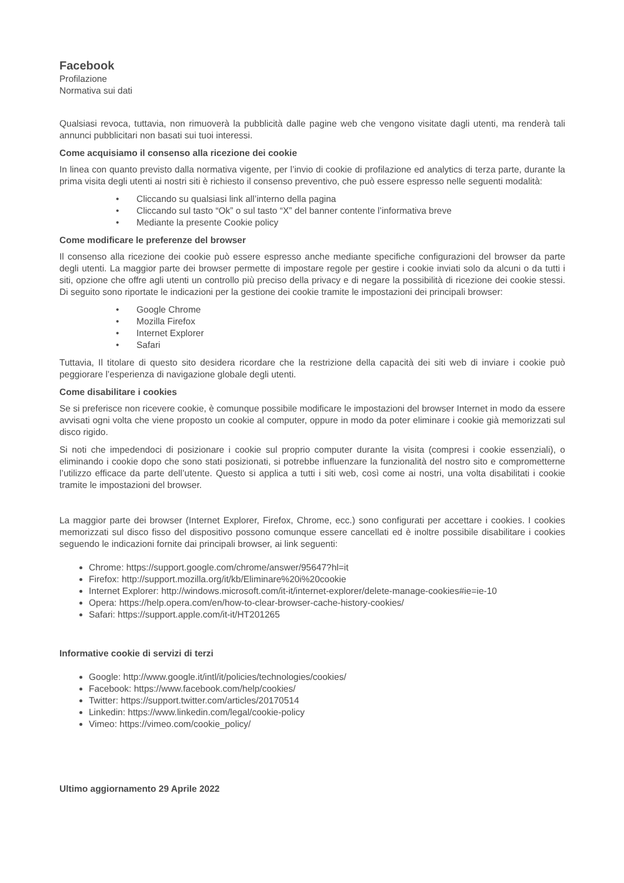Facebook
Profilazione
Normativa sui dati
Qualsiasi revoca, tuttavia, non rimuoverà la pubblicità dalle pagine web che vengono visitate dagli utenti, ma renderà tali annunci pubblicitari non basati sui tuoi interessi.
Come acquisiamo il consenso alla ricezione dei cookie
In linea con quanto previsto dalla normativa vigente, per l’invio di cookie di profilazione ed analytics di terza parte, durante la prima visita degli utenti ai nostri siti è richiesto il consenso preventivo, che può essere espresso nelle seguenti modalità:
• Cliccando su qualsiasi link all’interno della pagina
• Cliccando sul tasto “Ok” o sul tasto “X” del banner contente l’informativa breve
• Mediante la presente Cookie policy
Come modificare le preferenze del browser
Il consenso alla ricezione dei cookie può essere espresso anche mediante specifiche configurazioni del browser da parte degli utenti. La maggior parte dei browser permette di impostare regole per gestire i cookie inviati solo da alcuni o da tutti i siti, opzione che offre agli utenti un controllo più preciso della privacy e di negare la possibilità di ricezione dei cookie stessi. Di seguito sono riportate le indicazioni per la gestione dei cookie tramite le impostazioni dei principali browser:
• Google Chrome
• Mozilla Firefox
• Internet Explorer
• Safari
Tuttavia, Il titolare di questo sito desidera ricordare che la restrizione della capacità dei siti web di inviare i cookie può peggiorare l’esperienza di navigazione globale degli utenti.
Come disabilitare i cookies
Se si preferisce non ricevere cookie, è comunque possibile modificare le impostazioni del browser Internet in modo da essere avvisati ogni volta che viene proposto un cookie al computer, oppure in modo da poter eliminare i cookie già memorizzati sul disco rigido.
Si noti che impedendoci di posizionare i cookie sul proprio computer durante la visita (compresi i cookie essenziali), o eliminando i cookie dopo che sono stati posizionati, si potrebbe influenzare la funzionalità del nostro sito e comprometterne l’utilizzo efficace da parte dell’utente. Questo si applica a tutti i siti web, così come ai nostri, una volta disabilitati i cookie tramite le impostazioni del browser.
La maggior parte dei browser (Internet Explorer, Firefox, Chrome, ecc.) sono configurati per accettare i cookies. I cookies memorizzati sul disco fisso del dispositivo possono comunque essere cancellati ed è inoltre possibile disabilitare i cookies seguendo le indicazioni fornite dai principali browser, ai link seguenti:
Chrome: https://support.google.com/chrome/answer/95647?hl=it
Firefox: http://support.mozilla.org/it/kb/Eliminare%20i%20cookie
Internet Explorer: http://windows.microsoft.com/it-it/internet-explorer/delete-manage-cookies#ie=ie-10
Opera: https://help.opera.com/en/how-to-clear-browser-cache-history-cookies/
Safari: https://support.apple.com/it-it/HT201265
Informative cookie di servizi di terzi
Google: http://www.google.it/intl/it/policies/technologies/cookies/
Facebook: https://www.facebook.com/help/cookies/
Twitter: https://support.twitter.com/articles/20170514
Linkedin: https://www.linkedin.com/legal/cookie-policy
Vimeo: https://vimeo.com/cookie_policy/
Ultimo aggiornamento 29 Aprile 2022